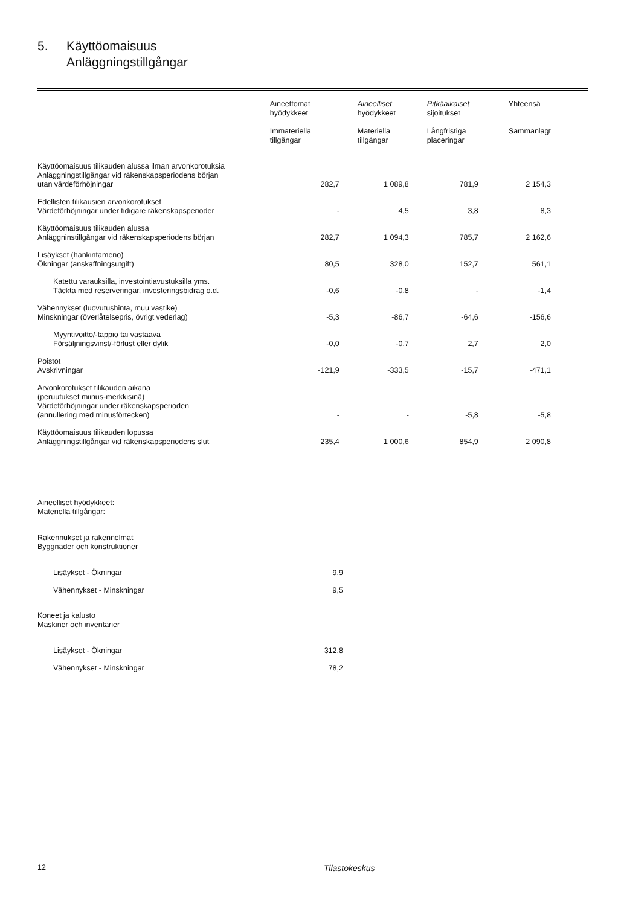5. Käyttöomaisuus
Anläggningstillgångar
| | Aineettomat hyödykkeet Immateriella tillgångar | Aineelliset hyödykkeet Materiella tillgångar | Pitkäaikaiset sijoitukset Långfristiga placeringar | Yhteensä Sammanlagt |
| --- | --- | --- | --- | --- |
| Käyttöomaisuus tilikauden alussa ilman arvonkorotuksia Anläggningstillgångar vid räkenskapsperiodens början utan värdeförhöjningar | 282,7 | 1 089,8 | 781,9 | 2 154,3 |
| Edellisten tilikausien arvonkorotukset Värdeförhöjningar under tidigare räkenskapsperioder | - | 4,5 | 3,8 | 8,3 |
| Käyttöomaisuus tilikauden alussa Anläggninstillgångar vid räkenskapsperiodens början | 282,7 | 1 094,3 | 785,7 | 2 162,6 |
| Lisäykset (hankintameno) Ökningar (anskaffningsutgift) | 80,5 | 328,0 | 152,7 | 561,1 |
| Katettu varauksilla, investointiavustuksilla yms. Täckta med reserveringar, investeringsbidrag o.d. | -0,6 | -0,8 | - | -1,4 |
| Vähennykset (luovutushinta, muu vastike) Minskningar (överlåtelsepris, övrigt vederlag) | -5,3 | -86,7 | -64,6 | -156,6 |
| Myyntivoitto/-tappio tai vastaava Försäljningsvinst/-förlust eller dylik | -0,0 | -0,7 | 2,7 | 2,0 |
| Poistot Avskrivningar | -121,9 | -333,5 | -15,7 | -471,1 |
| Arvonkorotukset tilikauden aikana (peruutukset miinus-merkkisinä) Värdeförhöjningar under räkenskapsperioden (annullering med minusförtecken) | - | - | -5,8 | -5,8 |
| Käyttöomaisuus tilikauden lopussa Anläggningstillgångar vid räkenskapsperiodens slut | 235,4 | 1 000,6 | 854,9 | 2 090,8 |
Aineelliset hyödykkeet:
Materiella tillgångar:
Rakennukset ja rakennelmat
Byggnader och konstruktioner
Lisäykset - Ökningar 9,9
Vähennykset - Minskningar 9,5
Koneet ja kalusto
Maskiner och inventarier
Lisäykset - Ökningar 312,8
Vähennykset - Minskningar 78,2
12 Tilastokeskus